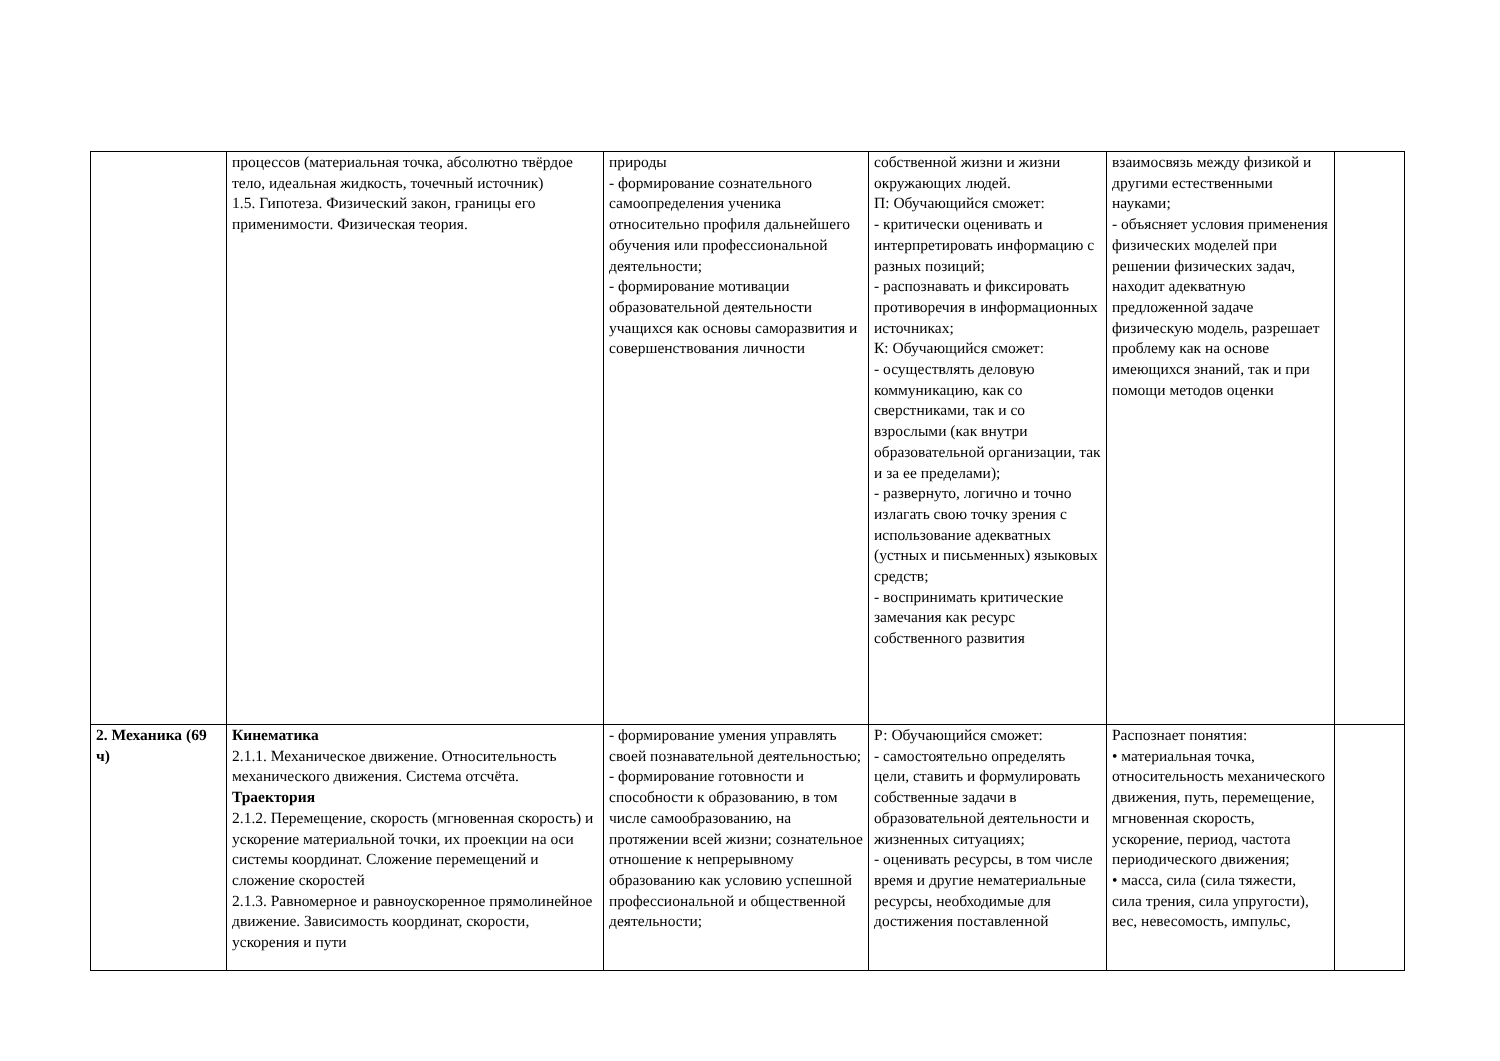| | процессов (материальная точка, абсолютно твёрдое тело, идеальная жидкость, точечный источник) 1.5. Гипотеза. Физический закон, границы его применимости. Физическая теория. | природы - формирование сознательного самоопределения ученика относительно профиля дальнейшего обучения или профессиональной деятельности; - формирование мотивации образовательной деятельности учащихся как основы саморазвития и совершенствования личности | собственной жизни и жизни окружающих людей. П: Обучающийся сможет: - критически оценивать и интерпретировать информацию с разных позиций; - распознавать и фиксировать противоречия в информационных источниках; К: Обучающийся сможет: - осуществлять деловую коммуникацию, как со сверстниками, так и со взрослыми (как внутри образовательной организации, так и за ее пределами); - развернуто, логично и точно излагать свою точку зрения с использование адекватных (устных и письменных) языковых средств; - воспринимать критические замечания как ресурс собственного развития | взаимосвязь между физикой и другими естественными науками; - объясняет условия применения физических моделей при решении физических задач, находит адекватную предложенной задаче физическую модель, разрешает проблему как на основе имеющихся знаний, так и при помощи методов оценки | |
| 2. Механика (69 ч) | Кинематика 2.1.1. Механическое движение. Относительность механического движения. Система отсчёта. Траектория 2.1.2. Перемещение, скорость (мгновенная скорость) и ускорение материальной точки, их проекции на оси системы координат. Сложение перемещений и сложение скоростей 2.1.3. Равномерное и равноускоренное прямолинейное движение. Зависимость координат, скорости, ускорения и пути | - формирование умения управлять своей познавательной деятельностью; - формирование готовности и способности к образованию, в том числе самообразованию, на протяжении всей жизни; сознательное отношение к непрерывному образованию как условию успешной профессиональной и общественной деятельности; | Р: Обучающийся сможет: - самостоятельно определять цели, ставить и формулировать собственные задачи в образовательной деятельности и жизненных ситуациях; - оценивать ресурсы, в том числе время и другие нематериальные ресурсы, необходимые для достижения поставленной | Распознает понятия: • материальная точка, относительность механического движения, путь, перемещение, мгновенная скорость, ускорение, период, частота периодического движения; • масса, сила (сила тяжести, сила трения, сила упругости), вес, невесомость, импульс, | |